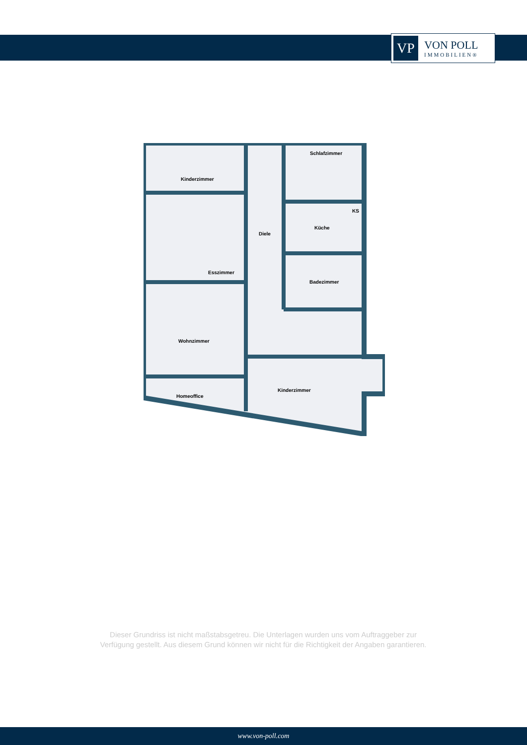VP
VON POLL
IMMOBILIEN®
Kinderzimmer
Schlafzimmer
Diele
Küche
KS
Esszimmer
Badezimmer
Wohnzimmer
Kinderzimmer
Homeoffice
Dieser Grundriss ist nicht maßstabsgetreu. Die Unterlagen wurden uns vom Auftraggeber zur Verfügung gestellt. Aus diesem Grund können wir nicht für die Richtigkeit der Angaben garantieren.
www.von-poll.com